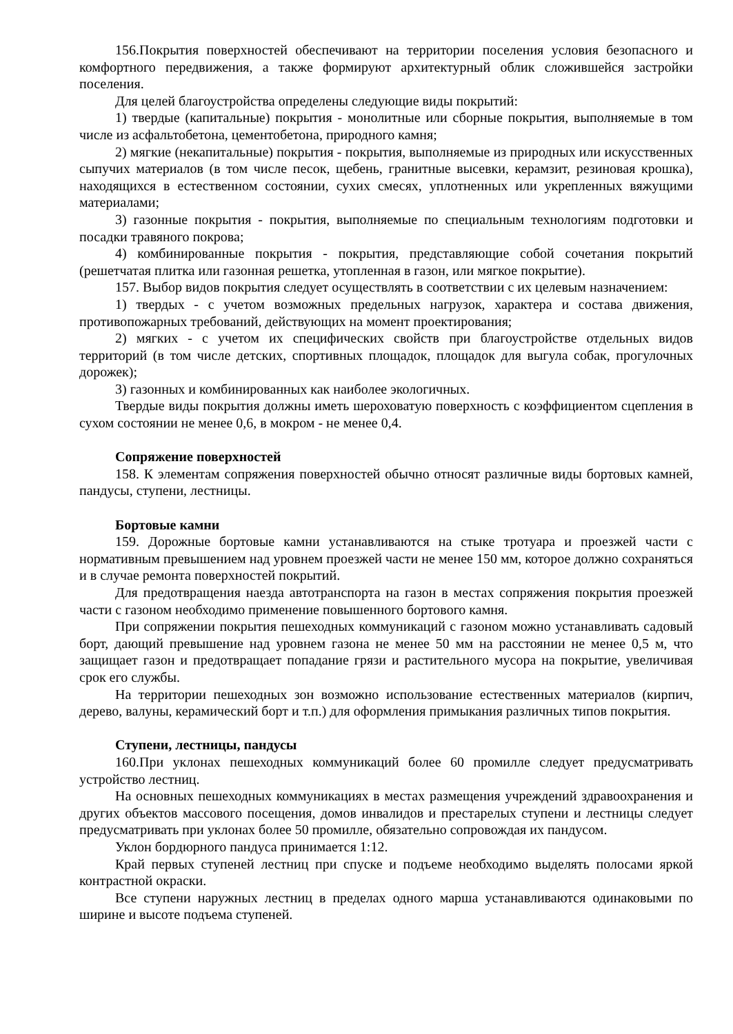156.Покрытия поверхностей обеспечивают на территории поселения условия безопасного и комфортного передвижения, а также формируют архитектурный облик сложившейся застройки поселения.
Для целей благоустройства определены следующие виды покрытий:
1) твердые (капитальные) покрытия - монолитные или сборные покрытия, выполняемые в том числе из асфальтобетона, цементобетона, природного камня;
2) мягкие (некапитальные) покрытия - покрытия, выполняемые из природных или искусственных сыпучих материалов (в том числе песок, щебень, гранитные высевки, керамзит, резиновая крошка), находящихся в естественном состоянии, сухих смесях, уплотненных или укрепленных вяжущими материалами;
3) газонные покрытия - покрытия, выполняемые по специальным технологиям подготовки и посадки травяного покрова;
4) комбинированные покрытия - покрытия, представляющие собой сочетания покрытий (решетчатая плитка или газонная решетка, утопленная в газон, или мягкое покрытие).
157. Выбор видов покрытия следует осуществлять в соответствии с их целевым назначением:
1) твердых - с учетом возможных предельных нагрузок, характера и состава движения, противопожарных требований, действующих на момент проектирования;
2) мягких - с учетом их специфических свойств при благоустройстве отдельных видов территорий (в том числе детских, спортивных площадок, площадок для выгула собак, прогулочных дорожек);
3) газонных и комбинированных как наиболее экологичных.
Твердые виды покрытия должны иметь шероховатую поверхность с коэффициентом сцепления в сухом состоянии не менее 0,6, в мокром - не менее 0,4.
Сопряжение поверхностей
158. К элементам сопряжения поверхностей обычно относят различные виды бортовых камней, пандусы, ступени, лестницы.
Бортовые камни
159. Дорожные бортовые камни устанавливаются на стыке тротуара и проезжей части с нормативным превышением над уровнем проезжей части не менее 150 мм, которое должно сохраняться и в случае ремонта поверхностей покрытий.
Для предотвращения наезда автотранспорта на газон в местах сопряжения покрытия проезжей части с газоном необходимо применение повышенного бортового камня.
При сопряжении покрытия пешеходных коммуникаций с газоном можно устанавливать садовый борт, дающий превышение над уровнем газона не менее 50 мм на расстоянии не менее 0,5 м, что защищает газон и предотвращает попадание грязи и растительного мусора на покрытие, увеличивая срок его службы.
На территории пешеходных зон возможно использование естественных материалов (кирпич, дерево, валуны, керамический борт и т.п.) для оформления примыкания различных типов покрытия.
Ступени, лестницы, пандусы
160.При уклонах пешеходных коммуникаций более 60 промилле следует предусматривать устройство лестниц.
На основных пешеходных коммуникациях в местах размещения учреждений здравоохранения и других объектов массового посещения, домов инвалидов и престарелых ступени и лестницы следует предусматривать при уклонах более 50 промилле, обязательно сопровождая их пандусом.
Уклон бордюрного пандуса принимается 1:12.
Край первых ступеней лестниц при спуске и подъеме необходимо выделять полосами яркой контрастной окраски.
Все ступени наружных лестниц в пределах одного марша устанавливаются одинаковыми по ширине и высоте подъема ступеней.